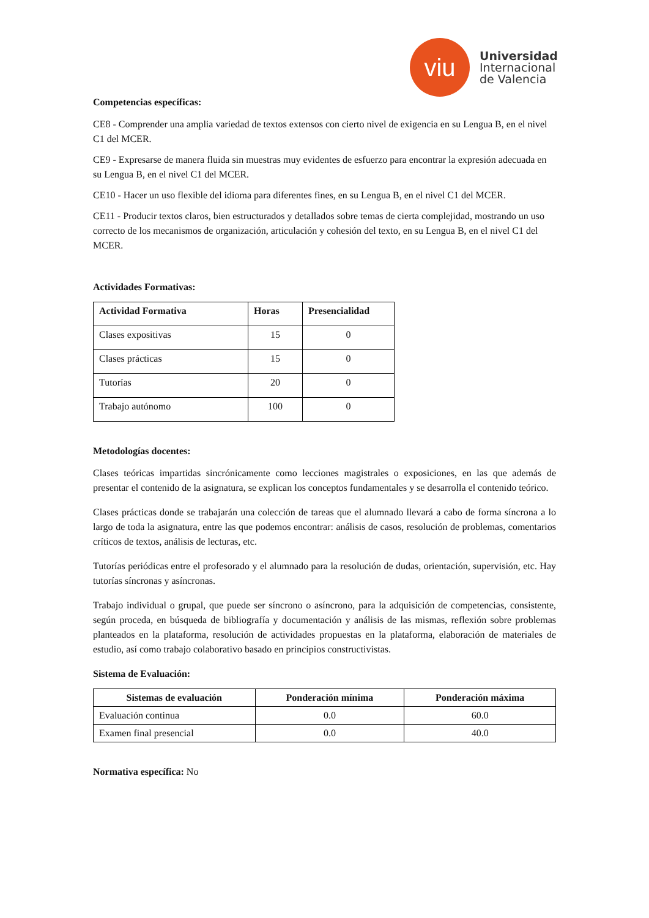viu
Universidad
Internacional
de Valencia
Competencias específicas:
CE8 - Comprender una amplia variedad de textos extensos con cierto nivel de exigencia en su Lengua B, en el nivel C1 del MCER.
CE9 - Expresarse de manera fluida sin muestras muy evidentes de esfuerzo para encontrar la expresión adecuada en su Lengua B, en el nivel C1 del MCER.
CE10 - Hacer un uso flexible del idioma para diferentes fines, en su Lengua B, en el nivel C1 del MCER.
CE11 - Producir textos claros, bien estructurados y detallados sobre temas de cierta complejidad, mostrando un uso correcto de los mecanismos de organización, articulación y cohesión del texto, en su Lengua B, en el nivel C1 del MCER.
Actividades Formativas:
| Actividad Formativa | Horas | Presencialidad |
| --- | --- | --- |
| Clases expositivas | 15 | 0 |
| Clases prácticas | 15 | 0 |
| Tutorías | 20 | 0 |
| Trabajo autónomo | 100 | 0 |
Metodologías docentes:
Clases teóricas impartidas sincrónicamente como lecciones magistrales o exposiciones, en las que además de presentar el contenido de la asignatura, se explican los conceptos fundamentales y se desarrolla el contenido teórico.
Clases prácticas donde se trabajarán una colección de tareas que el alumnado llevará a cabo de forma síncrona a lo largo de toda la asignatura, entre las que podemos encontrar: análisis de casos, resolución de problemas, comentarios críticos de textos, análisis de lecturas, etc.
Tutorías periódicas entre el profesorado y el alumnado para la resolución de dudas, orientación, supervisión, etc. Hay tutorías síncronas y asíncronas.
Trabajo individual o grupal, que puede ser síncrono o asíncrono, para la adquisición de competencias, consistente, según proceda, en búsqueda de bibliografía y documentación y análisis de las mismas, reflexión sobre problemas planteados en la plataforma, resolución de actividades propuestas en la plataforma, elaboración de materiales de estudio, así como trabajo colaborativo basado en principios constructivistas.
Sistema de Evaluación:
| Sistemas de evaluación | Ponderación mínima | Ponderación máxima |
| --- | --- | --- |
| Evaluación continua | 0.0 | 60.0 |
| Examen final presencial | 0.0 | 40.0 |
Normativa específica: No